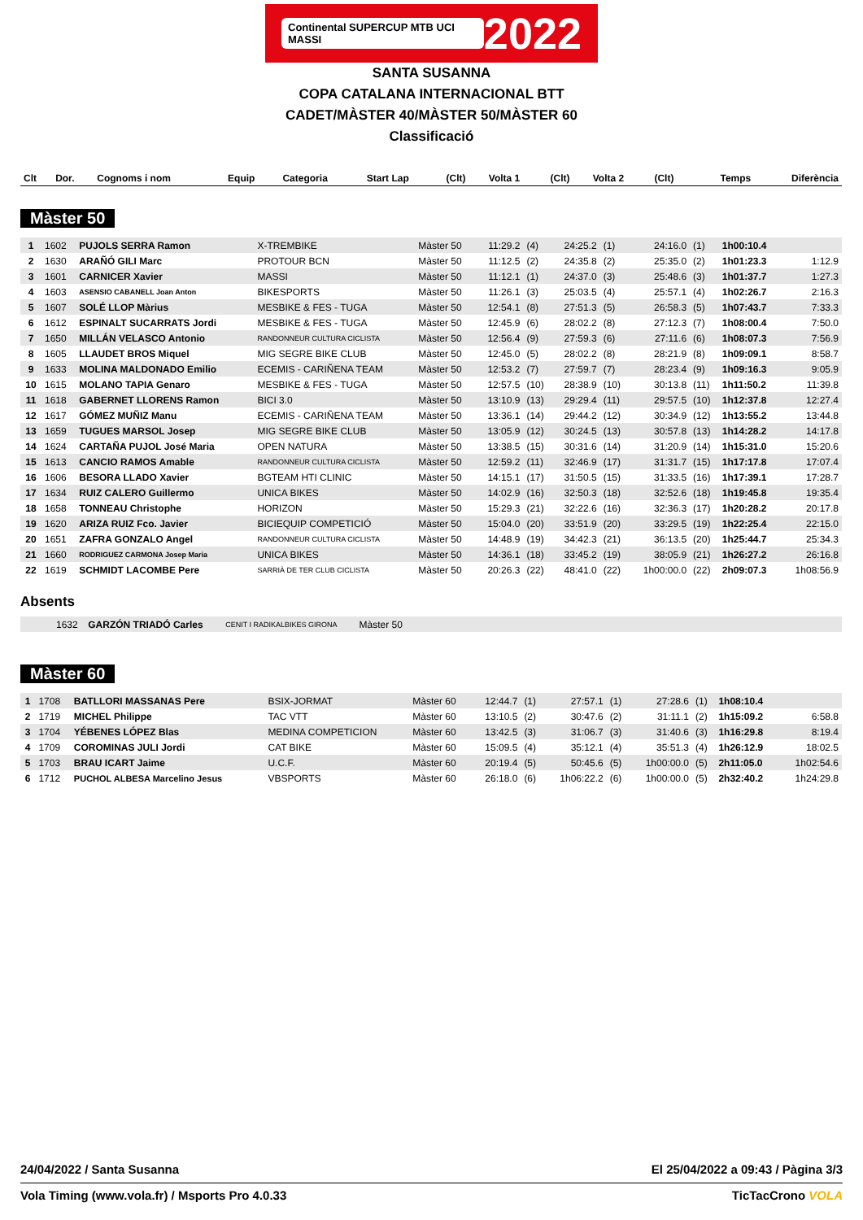Continental SUPERCUP MTB UCI MASSI 2022
SANTA SUSANNA
COPA CATALANA INTERNACIONAL BTT
CADET/MÀSTER 40/MÀSTER 50/MÀSTER 60
Classificació
| Clt | Dor. | Cognoms i nom | Equip | Categoria | Start Lap | (Clt) | Volta 1 | (Clt) | Volta 2 | (Clt) | Temps | Diferència |
| --- | --- | --- | --- | --- | --- | --- | --- | --- | --- | --- | --- | --- |
Màster 50
| 1 | 1602 | PUJOLS SERRA Ramon | X-TREMBIKE | Màster 50 | 11:29.2 | (4) | 24:25.2 | (1) | 24:16.0 | (1) | 1h00:10.4 | |
| 2 | 1630 | ARAÑÓ GILI Marc | PROTOUR BCN | Màster 50 | 11:12.5 | (2) | 24:35.8 | (2) | 25:35.0 | (2) | 1h01:23.3 | 1:12.9 |
| 3 | 1601 | CARNICER Xavier | MASSI | Màster 50 | 11:12.1 | (1) | 24:37.0 | (3) | 25:48.6 | (3) | 1h01:37.7 | 1:27.3 |
| 4 | 1603 | ASENSIO CABANELL Joan Anton | BIKESPORTS | Màster 50 | 11:26.1 | (3) | 25:03.5 | (4) | 25:57.1 | (4) | 1h02:26.7 | 2:16.3 |
| 5 | 1607 | SOLÉ LLOP Màrius | MESBIKE & FES - TUGA | Màster 50 | 12:54.1 | (8) | 27:51.3 | (5) | 26:58.3 | (5) | 1h07:43.7 | 7:33.3 |
| 6 | 1612 | ESPINALT SUCARRATS Jordi | MESBIKE & FES - TUGA | Màster 50 | 12:45.9 | (6) | 28:02.2 | (8) | 27:12.3 | (7) | 1h08:00.4 | 7:50.0 |
| 7 | 1650 | MILLÁN VELASCO Antonio | RANDONNEUR CULTURA CICLISTA | Màster 50 | 12:56.4 | (9) | 27:59.3 | (6) | 27:11.6 | (6) | 1h08:07.3 | 7:56.9 |
| 8 | 1605 | LLAUDET BROS Miquel | MIG SEGRE BIKE CLUB | Màster 50 | 12:45.0 | (5) | 28:02.2 | (8) | 28:21.9 | (8) | 1h09:09.1 | 8:58.7 |
| 9 | 1633 | MOLINA MALDONADO Emilio | ECEMIS - CARIÑENA TEAM | Màster 50 | 12:53.2 | (7) | 27:59.7 | (7) | 28:23.4 | (9) | 1h09:16.3 | 9:05.9 |
| 10 | 1615 | MOLANO TAPIA Genaro | MESBIKE & FES - TUGA | Màster 50 | 12:57.5 | (10) | 28:38.9 | (10) | 30:13.8 | (11) | 1h11:50.2 | 11:39.8 |
| 11 | 1618 | GABERNET LLORENS Ramon | BICI 3.0 | Màster 50 | 13:10.9 | (13) | 29:29.4 | (11) | 29:57.5 | (10) | 1h12:37.8 | 12:27.4 |
| 12 | 1617 | GÓMEZ MUÑIZ Manu | ECEMIS - CARIÑENA TEAM | Màster 50 | 13:36.1 | (14) | 29:44.2 | (12) | 30:34.9 | (12) | 1h13:55.2 | 13:44.8 |
| 13 | 1659 | TUGUES MARSOL Josep | MIG SEGRE BIKE CLUB | Màster 50 | 13:05.9 | (12) | 30:24.5 | (13) | 30:57.8 | (13) | 1h14:28.2 | 14:17.8 |
| 14 | 1624 | CARTAÑA PUJOL José Maria | OPEN NATURA | Màster 50 | 13:38.5 | (15) | 30:31.6 | (14) | 31:20.9 | (14) | 1h15:31.0 | 15:20.6 |
| 15 | 1613 | CANCIO RAMOS Amable | RANDONNEUR CULTURA CICLISTA | Màster 50 | 12:59.2 | (11) | 32:46.9 | (17) | 31:31.7 | (15) | 1h17:17.8 | 17:07.4 |
| 16 | 1606 | BESORA LLADO Xavier | BGTEAM HTI CLINIC | Màster 50 | 14:15.1 | (17) | 31:50.5 | (15) | 31:33.5 | (16) | 1h17:39.1 | 17:28.7 |
| 17 | 1634 | RUIZ CALERO Guillermo | UNICA BIKES | Màster 50 | 14:02.9 | (16) | 32:50.3 | (18) | 32:52.6 | (18) | 1h19:45.8 | 19:35.4 |
| 18 | 1658 | TONNEAU Christophe | HORIZON | Màster 50 | 15:29.3 | (21) | 32:22.6 | (16) | 32:36.3 | (17) | 1h20:28.2 | 20:17.8 |
| 19 | 1620 | ARIZA RUIZ Fco. Javier | BICIEQUIP COMPETICIÓ | Màster 50 | 15:04.0 | (20) | 33:51.9 | (20) | 33:29.5 | (19) | 1h22:25.4 | 22:15.0 |
| 20 | 1651 | ZAFRA GONZALO Angel | RANDONNEUR CULTURA CICLISTA | Màster 50 | 14:48.9 | (19) | 34:42.3 | (21) | 36:13.5 | (20) | 1h25:44.7 | 25:34.3 |
| 21 | 1660 | RODRIGUEZ CARMONA Josep Maria | UNICA BIKES | Màster 50 | 14:36.1 | (18) | 33:45.2 | (19) | 38:05.9 | (21) | 1h26:27.2 | 26:16.8 |
| 22 | 1619 | SCHMIDT LACOMBE Pere | SARRIÀ DE TER CLUB CICLISTA | Màster 50 | 20:26.3 | (22) | 48:41.0 | (22) | 1h00:00.0 | (22) | 2h09:07.3 | 1h08:56.9 |
Absents
| | 1632 | GARZÓN TRIADÓ Carles | CENIT I RADIKALBIKES GIRONA | Màster 50 | |
Màster 60
| 1 | 1708 | BATLLORI MASSANAS Pere | BSIX-JORMAT | Màster 60 | 12:44.7 | (1) | 27:57.1 | (1) | 27:28.6 | (1) | 1h08:10.4 | |
| 2 | 1719 | MICHEL Philippe | TAC VTT | Màster 60 | 13:10.5 | (2) | 30:47.6 | (2) | 31:11.1 | (2) | 1h15:09.2 | 6:58.8 |
| 3 | 1704 | YÉBENES LÓPEZ Blas | MEDINA COMPETICION | Màster 60 | 13:42.5 | (3) | 31:06.7 | (3) | 31:40.6 | (3) | 1h16:29.8 | 8:19.4 |
| 4 | 1709 | COROMINAS JULI Jordi | CAT BIKE | Màster 60 | 15:09.5 | (4) | 35:12.1 | (4) | 35:51.3 | (4) | 1h26:12.9 | 18:02.5 |
| 5 | 1703 | BRAU ICART Jaime | U.C.F. | Màster 60 | 20:19.4 | (5) | 50:45.6 | (5) | 1h00:00.0 | (5) | 2h11:05.0 | 1h02:54.6 |
| 6 | 1712 | PUCHOL ALBESA Marcelino Jesus | VBSPORTS | Màster 60 | 26:18.0 | (6) | 1h06:22.2 | (6) | 1h00:00.0 | (5) | 2h32:40.2 | 1h24:29.8 |
24/04/2022 / Santa Susanna El 25/04/2022 a 09:43 / Pàgina 3/3
Vola Timing (www.vola.fr) / Msports Pro 4.0.33 TicTacCrono VOLA